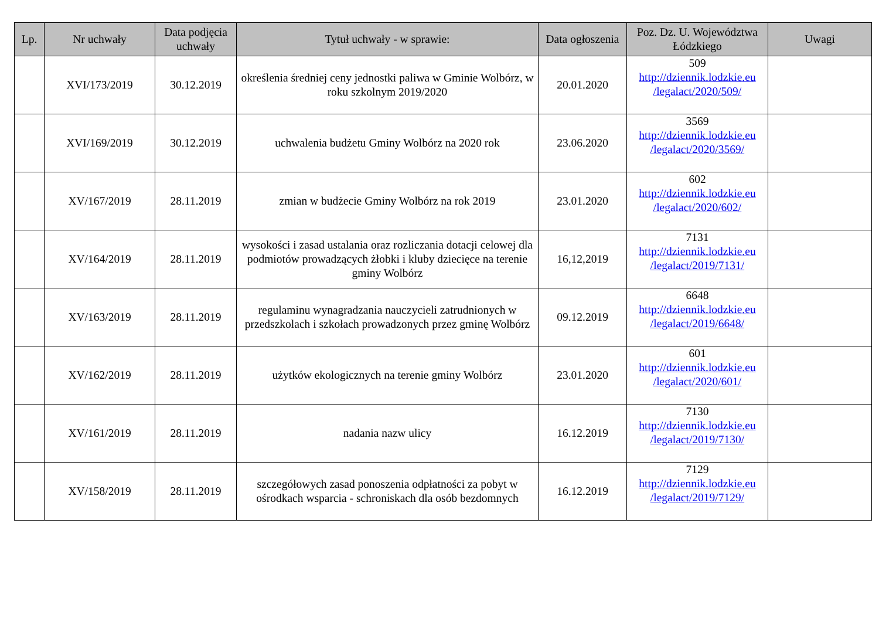| Lp. | Nr uchwały | Data podjęcia uchwały | Tytuł uchwały - w sprawie: | Data ogłoszenia | Poz. Dz. U. Województwa Łódzkiego | Uwagi |
| --- | --- | --- | --- | --- | --- | --- |
| | XVI/173/2019 | 30.12.2019 | określenia średniej ceny jednostki paliwa w Gminie Wolbórz, w roku szkolnym 2019/2020 | 20.01.2020 | 509 http://dziennik.lodzkie.eu /legalact/2020/509/ | |
| | XVI/169/2019 | 30.12.2019 | uchwalenia budżetu Gminy Wolbórz na 2020 rok | 23.06.2020 | 3569 http://dziennik.lodzkie.eu /legalact/2020/3569/ | |
| | XV/167/2019 | 28.11.2019 | zmian w budżecie Gminy Wolbórz na rok 2019 | 23.01.2020 | 602 http://dziennik.lodzkie.eu /legalact/2020/602/ | |
| | XV/164/2019 | 28.11.2019 | wysokości i zasad ustalania oraz rozliczania dotacji celowej dla podmiotów prowadzących żłobki i kluby dziecięce na terenie gminy Wolbórz | 16,12,2019 | 7131 http://dziennik.lodzkie.eu /legalact/2019/7131/ | |
| | XV/163/2019 | 28.11.2019 | regulaminu wynagradzania nauczycieli zatrudnionych w przedszkolach i szkołach prowadzonych przez gminę Wolbórz | 09.12.2019 | 6648 http://dziennik.lodzkie.eu /legalact/2019/6648/ | |
| | XV/162/2019 | 28.11.2019 | użytków ekologicznych na terenie gminy Wolbórz | 23.01.2020 | 601 http://dziennik.lodzkie.eu /legalact/2020/601/ | |
| | XV/161/2019 | 28.11.2019 | nadania nazw ulicy | 16.12.2019 | 7130 http://dziennik.lodzkie.eu /legalact/2019/7130/ | |
| | XV/158/2019 | 28.11.2019 | szczegółowych zasad ponoszenia odpłatności za pobyt w ośrodkach wsparcia - schroniskach dla osób bezdomnych | 16.12.2019 | 7129 http://dziennik.lodzkie.eu /legalact/2019/7129/ | |